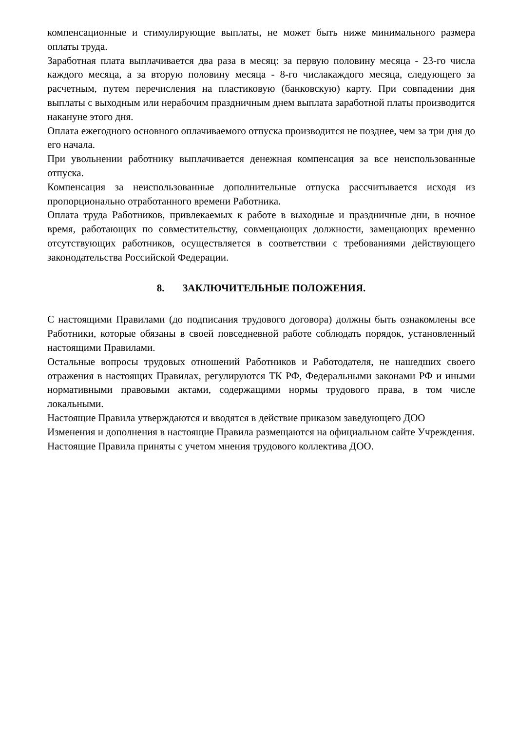компенсационные и стимулирующие выплаты, не может быть ниже минимального размера оплаты труда.
Заработная плата выплачивается два раза в месяц: за первую половину месяца - 23-го числа каждого месяца, а за вторую половину месяца - 8-го числакаждого месяца, следующего за расчетным, путем перечисления на пластиковую (банковскую) карту. При совпадении дня выплаты с выходным или нерабочим праздничным днем выплата заработной платы производится накануне этого дня.
Оплата ежегодного основного оплачиваемого отпуска производится не позднее, чем за три дня до его начала.
При увольнении работнику выплачивается денежная компенсация за все неиспользованные отпуска.
Компенсация за неиспользованные дополнительные отпуска рассчитывается исходя из пропорционально отработанного времени Работника.
Оплата труда Работников, привлекаемых к работе в выходные и праздничные дни, в ночное время, работающих по совместительству, совмещающих должности, замещающих временно отсутствующих работников, осуществляется в соответствии с требованиями действующего законодательства Российской Федерации.
8. ЗАКЛЮЧИТЕЛЬНЫЕ ПОЛОЖЕНИЯ.
С настоящими Правилами (до подписания трудового договора) должны быть ознакомлены все Работники, которые обязаны в своей повседневной работе соблюдать порядок, установленный настоящими Правилами.
Остальные вопросы трудовых отношений Работников и Работодателя, не нашедших своего отражения в настоящих Правилах, регулируются ТК РФ, Федеральными законами РФ и иными нормативными правовыми актами, содержащими нормы трудового права, в том числе локальными.
Настоящие Правила утверждаются и вводятся в действие приказом заведующего ДОО
Изменения и дополнения в настоящие Правила размещаются на официальном сайте Учреждения.
Настоящие Правила приняты с учетом мнения трудового коллектива ДОО.